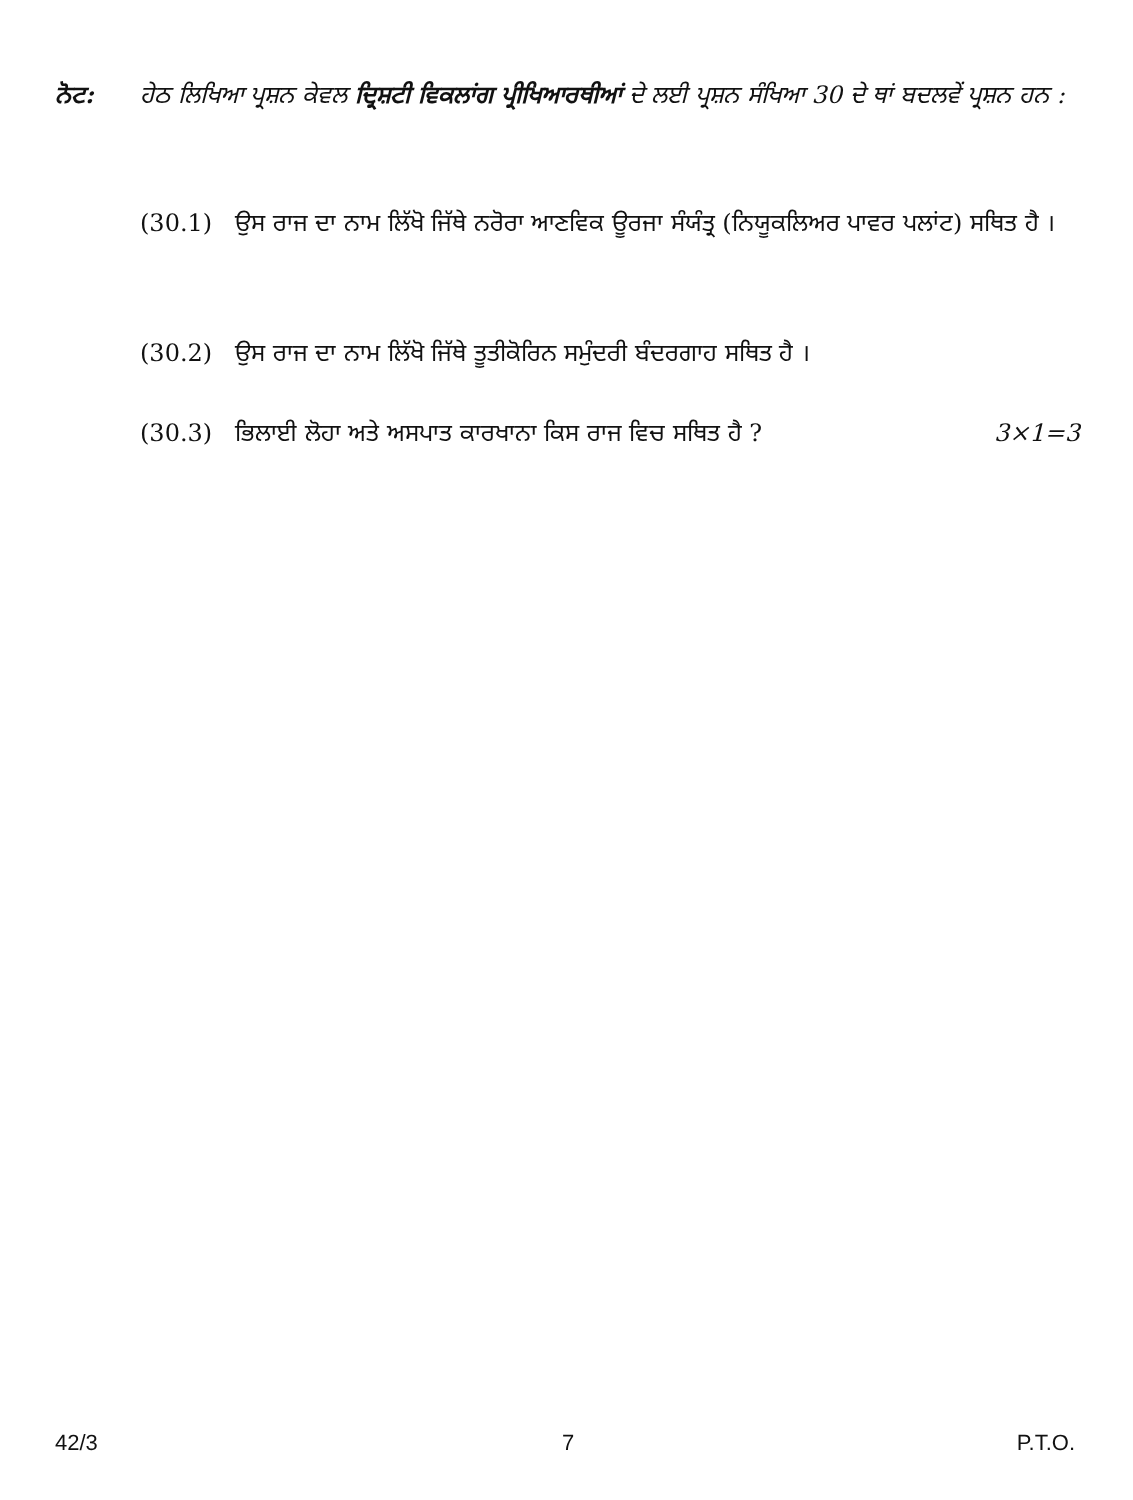ਨੋਟ: ਹੇਠ ਲਿਖਿਆ ਪ੍ਰਸ਼ਨ ਕੇਵਲ ਦ੍ਰਿਸ਼ਟੀ ਵਿਕਲਾਂਗ ਪ੍ਰੀਖਿਆਰਥੀਆਂ ਦੇ ਲਈ ਪ੍ਰਸ਼ਨ ਸੰਖਿਆ 30 ਦੇ ਥਾਂ ਬਦਲਵੇਂ ਪ੍ਰਸ਼ਨ ਹਨ :
(30.1) ਉਸ ਰਾਜ ਦਾ ਨਾਮ ਲਿੱਖੋ ਜਿੱਥੇ ਨਰੋਰਾ ਆਣਵਿਕ ਊਰਜਾ ਸੰਯੰਤ੍ਰ (ਨਿਯੂਕਲਿਅਰ ਪਾਵਰ ਪਲਾਂਟ) ਸਥਿਤ ਹੈ ।
(30.2) ਉਸ ਰਾਜ ਦਾ ਨਾਮ ਲਿੱਖੋ ਜਿੱਥੇ ਤੂਤੀਕੋਰਿਨ ਸਮੁੰਦਰੀ ਬੰਦਰਗਾਹ ਸਥਿਤ ਹੈ ।
(30.3) ਭਿਲਾਈ ਲੋਹਾ ਅਤੇ ਅਸਪਾਤ ਕਾਰਖਾਨਾ ਕਿਸ ਰਾਜ ਵਿਚ ਸਥਿਤ ਹੈ ? 3×1=3
42/3 7 P.T.O.